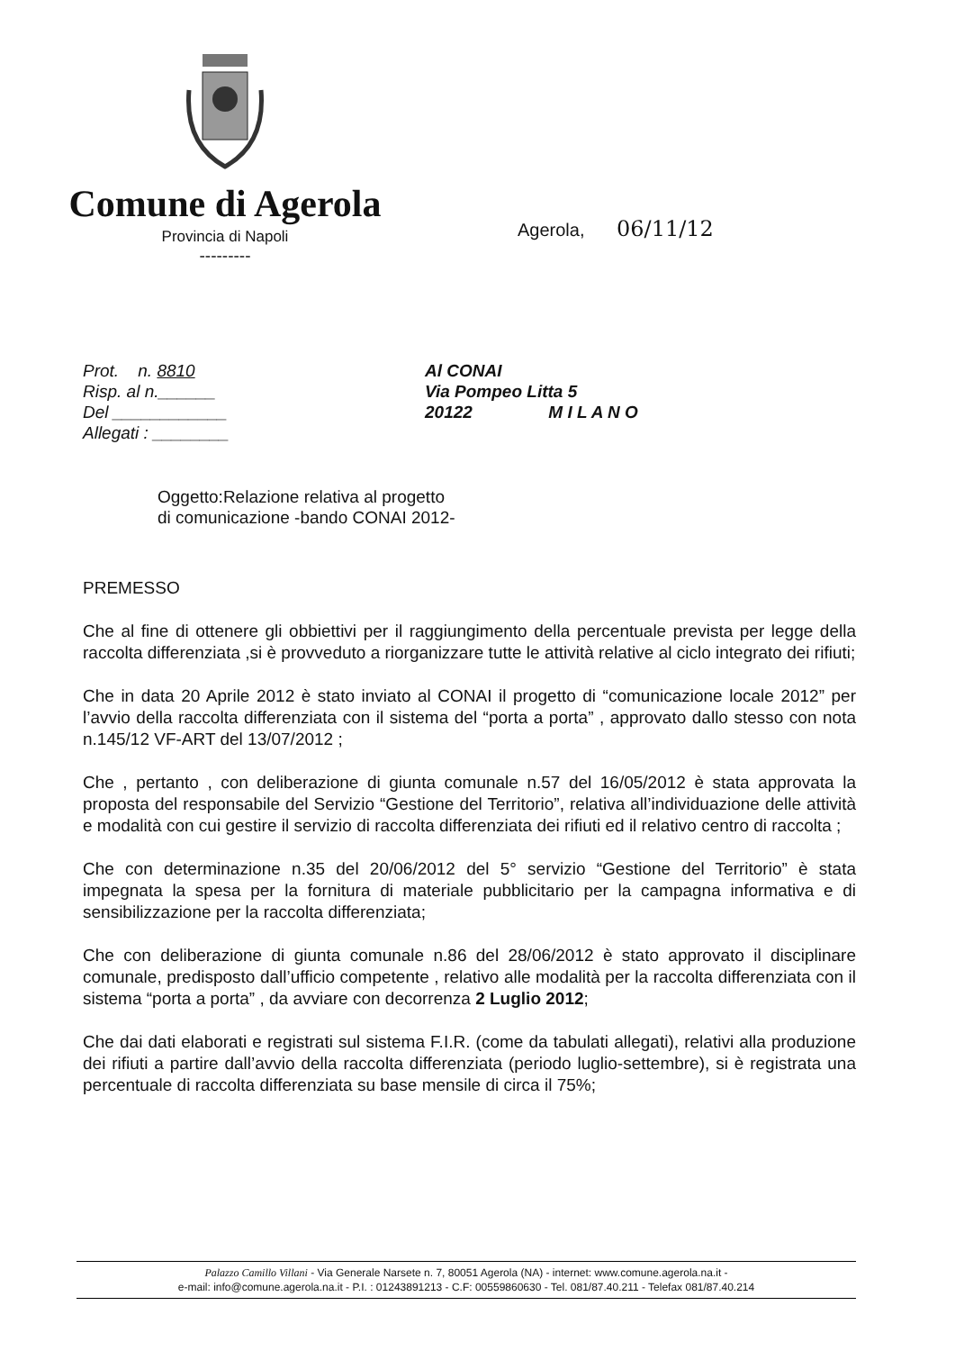Comune di Agerola
Provincia di Napoli
---------
Agerola, 06/11/12
Prot. n. 8810
Risp. al n.______
Del ____________
Allegati : ________
Al CONAI
Via Pompeo Litta 5
20122 M I L A N O
Oggetto:Relazione relativa al progetto
di comunicazione -bando CONAI 2012-
PREMESSO
Che al fine di ottenere gli obbiettivi per il raggiungimento della percentuale prevista per legge della raccolta differenziata ,si è provveduto a riorganizzare tutte le attività relative al ciclo integrato dei rifiuti;
Che in data 20 Aprile 2012 è stato inviato al CONAI il progetto di “comunicazione locale 2012” per l’avvio della raccolta differenziata con il sistema del “porta a porta” , approvato dallo stesso con nota n.145/12 VF-ART del 13/07/2012 ;
Che , pertanto , con deliberazione di giunta comunale n.57 del 16/05/2012 è stata approvata la proposta del responsabile del Servizio “Gestione del Territorio”, relativa all’individuazione delle attività e modalità con cui gestire il servizio di raccolta differenziata dei rifiuti ed il relativo centro di raccolta ;
Che con determinazione n.35 del 20/06/2012 del 5° servizio “Gestione del Territorio” è stata impegnata la spesa per la fornitura di materiale pubblicitario per la campagna informativa e di sensibilizzazione per la raccolta differenziata;
Che con deliberazione di giunta comunale n.86 del 28/06/2012 è stato approvato il disciplinare comunale, predisposto dall’ufficio competente , relativo alle modalità per la raccolta differenziata con il sistema “porta a porta” , da avviare con decorrenza 2 Luglio 2012;
Che dai dati elaborati e registrati sul sistema F.I.R. (come da tabulati allegati), relativi alla produzione dei rifiuti a partire dall’avvio della raccolta differenziata (periodo luglio-settembre), si è registrata una percentuale di raccolta differenziata su base mensile di circa il 75%;
Palazzo Camillo Villani - Via Generale Narsete n. 7, 80051 Agerola (NA) - internet: www.comune.agerola.na.it -
e-mail: info@comune.agerola.na.it - P.I. : 01243891213 - C.F: 00559860630 - Tel. 081/87.40.211 - Telefax 081/87.40.214